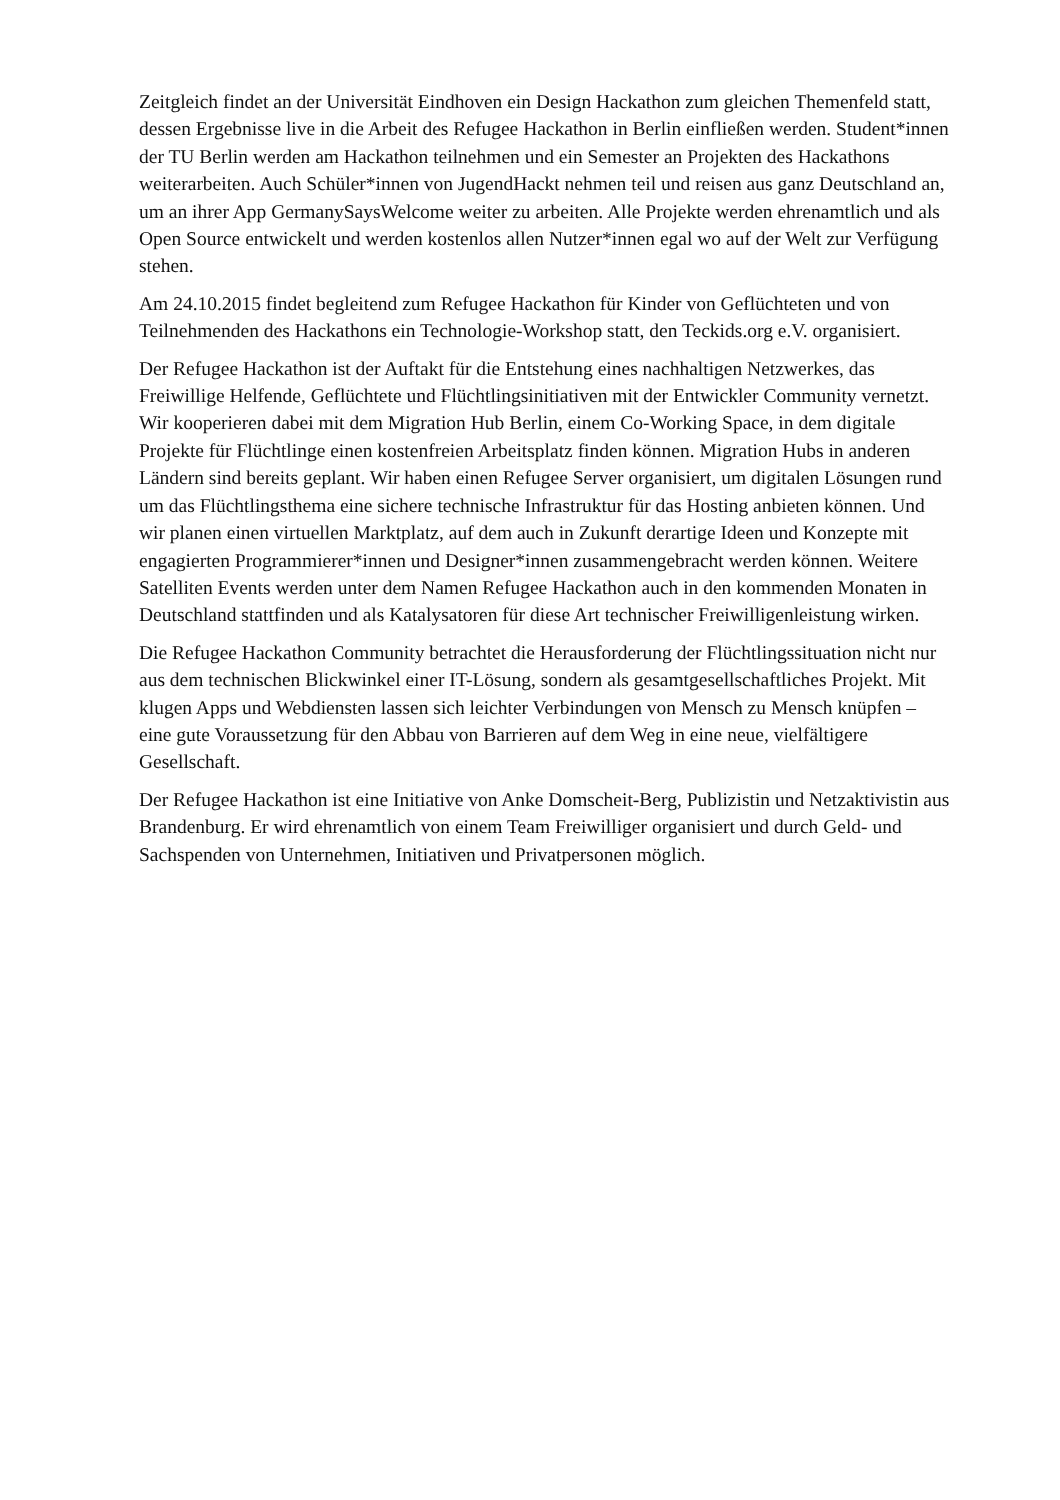Zeitgleich findet an der Universität Eindhoven ein Design Hackathon zum gleichen Themenfeld statt, dessen Ergebnisse live in die Arbeit des Refugee Hackathon in Berlin einfließen werden. Student*innen der TU Berlin werden am Hackathon teilnehmen und ein Semester an Projekten des Hackathons weiterarbeiten. Auch Schüler*innen von JugendHackt nehmen teil und reisen aus ganz Deutschland an, um an ihrer App GermanySaysWelcome weiter zu arbeiten. Alle Projekte werden ehrenamtlich und als Open Source entwickelt und werden kostenlos allen Nutzer*innen egal wo auf der Welt zur Verfügung stehen.
Am 24.10.2015 findet begleitend zum Refugee Hackathon für Kinder von Geflüchteten und von Teilnehmenden des Hackathons ein Technologie-Workshop statt, den Teckids.org e.V. organisiert.
Der Refugee Hackathon ist der Auftakt für die Entstehung eines nachhaltigen Netzwerkes, das Freiwillige Helfende, Geflüchtete und Flüchtlingsinitiativen mit der Entwickler Community vernetzt. Wir kooperieren dabei mit dem Migration Hub Berlin, einem Co-Working Space, in dem digitale Projekte für Flüchtlinge einen kostenfreien Arbeitsplatz finden können. Migration Hubs in anderen Ländern sind bereits geplant. Wir haben einen Refugee Server organisiert, um digitalen Lösungen rund um das Flüchtlingsthema eine sichere technische Infrastruktur für das Hosting anbieten können. Und wir planen einen virtuellen Marktplatz, auf dem auch in Zukunft derartige Ideen und Konzepte mit engagierten Programmierer*innen und Designer*innen zusammengebracht werden können. Weitere Satelliten Events werden unter dem Namen Refugee Hackathon auch in den kommenden Monaten in Deutschland stattfinden und als Katalysatoren für diese Art technischer Freiwilligenleistung wirken.
Die Refugee Hackathon Community betrachtet die Herausforderung der Flüchtlingssituation nicht nur aus dem technischen Blickwinkel einer IT-Lösung, sondern als gesamtgesellschaftliches Projekt. Mit klugen Apps und Webdiensten lassen sich leichter Verbindungen von Mensch zu Mensch knüpfen – eine gute Voraussetzung für den Abbau von Barrieren auf dem Weg in eine neue, vielfältigere Gesellschaft.
Der Refugee Hackathon ist eine Initiative von Anke Domscheit-Berg, Publizistin und Netzaktivistin aus Brandenburg. Er wird ehrenamtlich von einem Team Freiwilliger organisiert und durch Geld- und Sachspenden von Unternehmen, Initiativen und Privatpersonen möglich.